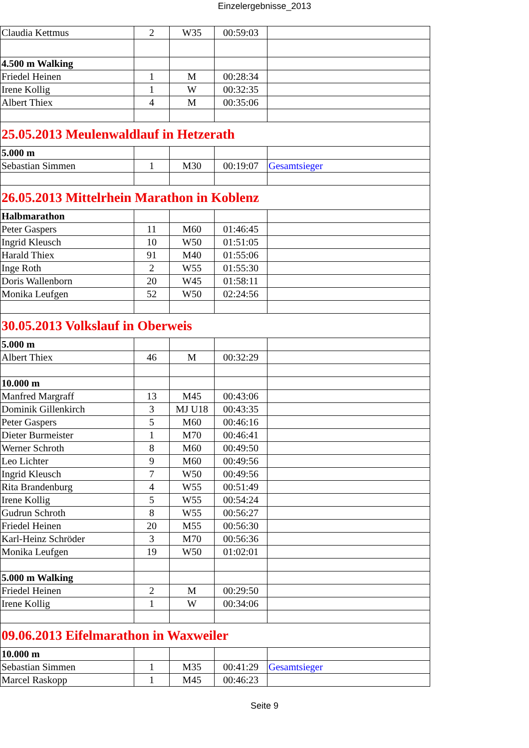Einzelergebnisse_2013
| Claudia Kettmus | 2 | W35 | 00:59:03 | |
| 4.500 m Walking | | | | |
| Friedel Heinen | 1 | M | 00:28:34 | |
| Irene Kollig | 1 | W | 00:32:35 | |
| Albert Thiex | 4 | M | 00:35:06 | |
| 25.05.2013 Meulenwaldlauf in Hetzerath | | | | |
| 5.000 m | | | | |
| Sebastian Simmen | 1 | M30 | 00:19:07 | Gesamtsieger |
| 26.05.2013 Mittelrhein Marathon in Koblenz | | | | |
| Halbmarathon | | | | |
| Peter Gaspers | 11 | M60 | 01:46:45 | |
| Ingrid Kleusch | 10 | W50 | 01:51:05 | |
| Harald Thiex | 91 | M40 | 01:55:06 | |
| Inge Roth | 2 | W55 | 01:55:30 | |
| Doris Wallenborn | 20 | W45 | 01:58:11 | |
| Monika Leufgen | 52 | W50 | 02:24:56 | |
| 30.05.2013 Volkslauf in Oberweis | | | | |
| 5.000 m | | | | |
| Albert Thiex | 46 | M | 00:32:29 | |
| 10.000 m | | | | |
| Manfred Margraff | 13 | M45 | 00:43:06 | |
| Dominik Gillenkirch | 3 | MJ U18 | 00:43:35 | |
| Peter Gaspers | 5 | M60 | 00:46:16 | |
| Dieter Burmeister | 1 | M70 | 00:46:41 | |
| Werner Schroth | 8 | M60 | 00:49:50 | |
| Leo Lichter | 9 | M60 | 00:49:56 | |
| Ingrid Kleusch | 7 | W50 | 00:49:56 | |
| Rita Brandenburg | 4 | W55 | 00:51:49 | |
| Irene Kollig | 5 | W55 | 00:54:24 | |
| Gudrun Schroth | 8 | W55 | 00:56:27 | |
| Friedel Heinen | 20 | M55 | 00:56:30 | |
| Karl-Heinz Schröder | 3 | M70 | 00:56:36 | |
| Monika Leufgen | 19 | W50 | 01:02:01 | |
| 5.000 m Walking | | | | |
| Friedel Heinen | 2 | M | 00:29:50 | |
| Irene Kollig | 1 | W | 00:34:06 | |
| 09.06.2013 Eifelmarathon in Waxweiler | | | | |
| 10.000 m | | | | |
| Sebastian Simmen | 1 | M35 | 00:41:29 | Gesamtsieger |
| Marcel Raskopp | 1 | M45 | 00:46:23 | |
Seite 9